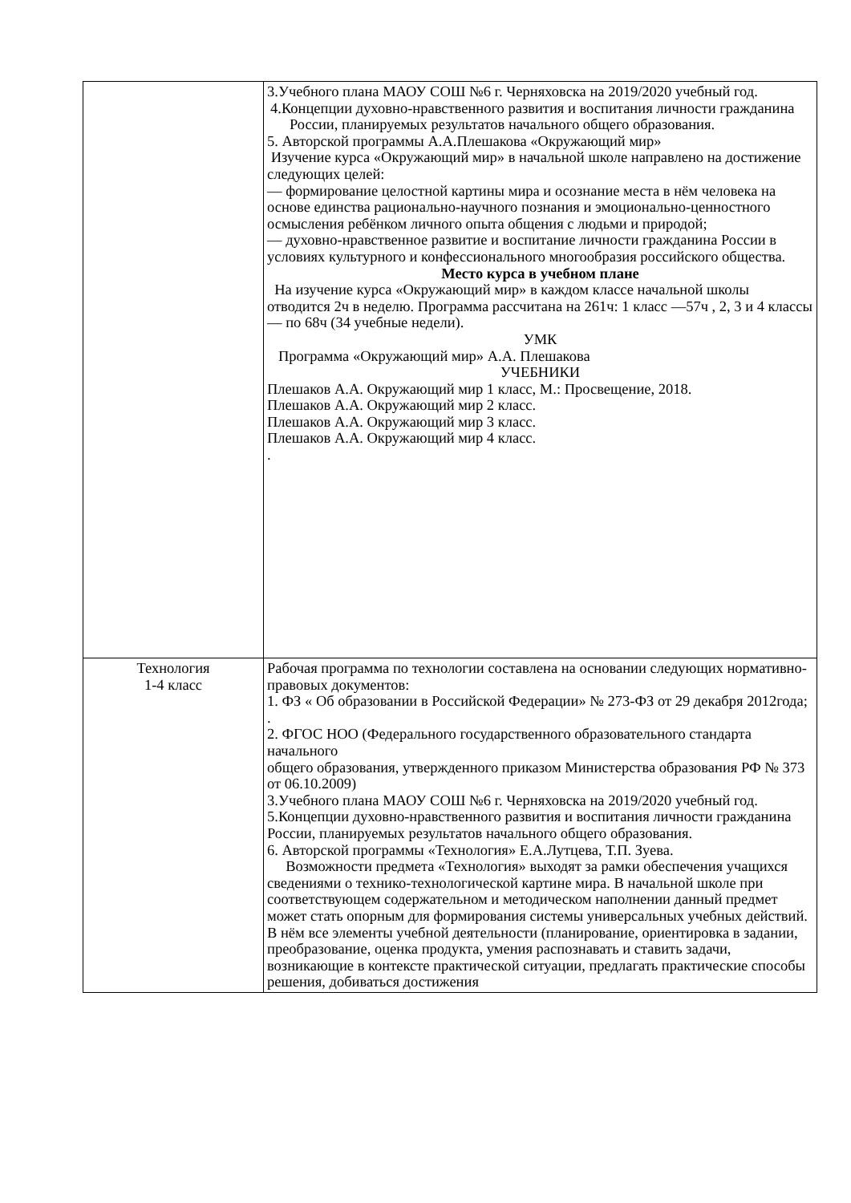| | 3.Учебного плана МАОУ СОШ №6 г. Черняховска на 2019/2020 учебный год. 4.Концепции духовно-нравственного развития и воспитания личности гражданина России, планируемых результатов начального общего образования. 5. Авторской программы А.А.Плешакова «Окружающий мир» Изучение курса «Окружающий мир» в начальной школе направлено на достижение следующих целей: — формирование целостной картины мира и осознание места в нём человека на основе единства рационально-научного познания и эмоционально-ценностного осмысления ребёнком личного опыта общения с людьми и природой; — духовно-нравственное развитие и воспитание личности гражданина России в условиях культурного и конфессионального многообразия российского общества. Место курса в учебном плане На изучение курса «Окружающий мир» в каждом классе начальной школы отводится 2ч в неделю. Программа рассчитана на 261ч: 1 класс —57ч , 2, 3 и 4 классы — по 68ч (34 учебные недели). УМК Программа «Окружающий мир» А.А. Плешакова УЧЕБНИКИ Плешаков А.А. Окружающий мир 1 класс, М.: Просвещение, 2018. Плешаков А.А. Окружающий мир 2 класс. Плешаков А.А. Окружающий мир 3 класс. Плешаков А.А. Окружающий мир 4 класс. . |
| Технология 1-4 класс | Рабочая программа по технологии составлена на основании следующих нормативно- правовых документов: 1. ФЗ « Об образовании в Российской Федерации» № 273-ФЗ от 29 декабря 2012года; . 2. ФГОС НОО (Федерального государственного образовательного стандарта начального общего образования, утвержденного приказом Министерства образования РФ № 373 от 06.10.2009) 3.Учебного плана МАОУ СОШ №6 г. Черняховска на 2019/2020 учебный год. 5.Концепции духовно-нравственного развития и воспитания личности гражданина России, планируемых результатов начального общего образования. 6. Авторской программы «Технология» Е.А.Лутцева, Т.П. Зуева. Возможности предмета «Технология» выходят за рамки обеспечения учащихся сведениями о технико-технологической картине мира. В начальной школе при соответствующем содержательном и методическом наполнении данный предмет может стать опорным для формирования системы универсальных учебных действий. В нём все элементы учебной деятельности (планирование, ориентировка в задании, преобразование, оценка продукта, умения распознавать и ставить задачи, возникающие в контексте практической ситуации, предлагать практические способы решения, добиваться достижения |